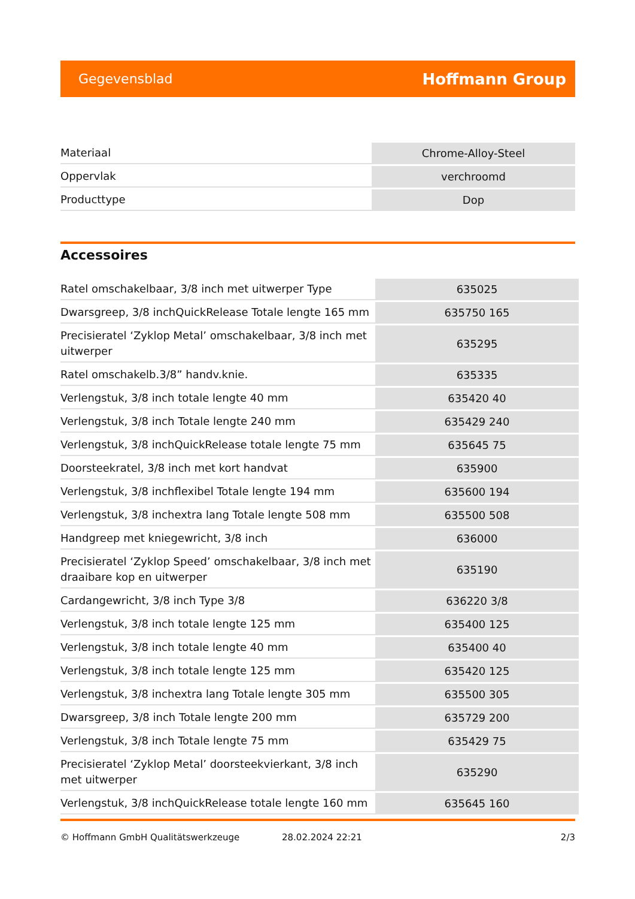Gegevensblad Hoffmann Group
| Materiaal | Chrome-Alloy-Steel |
| Oppervlak | verchroomd |
| Producttype | Dop |
Accessoires
| Ratel omschakelbaar, 3/8 inch met uitwerper Type | 635025 |
| Dwarsgreep, 3/8 inchQuickRelease Totale lengte 165 mm | 635750 165 |
| Precisieratel ‘Zyklop Metal’ omschakelbaar, 3/8 inch met uitwerper | 635295 |
| Ratel omschakelb.3/8” handv.knie. | 635335 |
| Verlengstuk, 3/8 inch totale lengte 40 mm | 635420 40 |
| Verlengstuk, 3/8 inch Totale lengte 240 mm | 635429 240 |
| Verlengstuk, 3/8 inchQuickRelease totale lengte 75 mm | 635645 75 |
| Doorsteekratel, 3/8 inch met kort handvat | 635900 |
| Verlengstuk, 3/8 inchflexibel Totale lengte 194 mm | 635600 194 |
| Verlengstuk, 3/8 inchextra lang Totale lengte 508 mm | 635500 508 |
| Handgreep met kniegewricht, 3/8 inch | 636000 |
| Precisieratel ‘Zyklop Speed’ omschakelbaar, 3/8 inch met draaibare kop en uitwerper | 635190 |
| Cardangewricht, 3/8 inch Type 3/8 | 636220 3/8 |
| Verlengstuk, 3/8 inch totale lengte 125 mm | 635400 125 |
| Verlengstuk, 3/8 inch totale lengte 40 mm | 635400 40 |
| Verlengstuk, 3/8 inch totale lengte 125 mm | 635420 125 |
| Verlengstuk, 3/8 inchextra lang Totale lengte 305 mm | 635500 305 |
| Dwarsgreep, 3/8 inch Totale lengte 200 mm | 635729 200 |
| Verlengstuk, 3/8 inch Totale lengte 75 mm | 635429 75 |
| Precisieratel ‘Zyklop Metal’ doorsteekvierkant, 3/8 inch met uitwerper | 635290 |
| Verlengstuk, 3/8 inchQuickRelease totale lengte 160 mm | 635645 160 |
© Hoffmann GmbH Qualitätswerkzeuge 28.02.2024 22:21 2/3